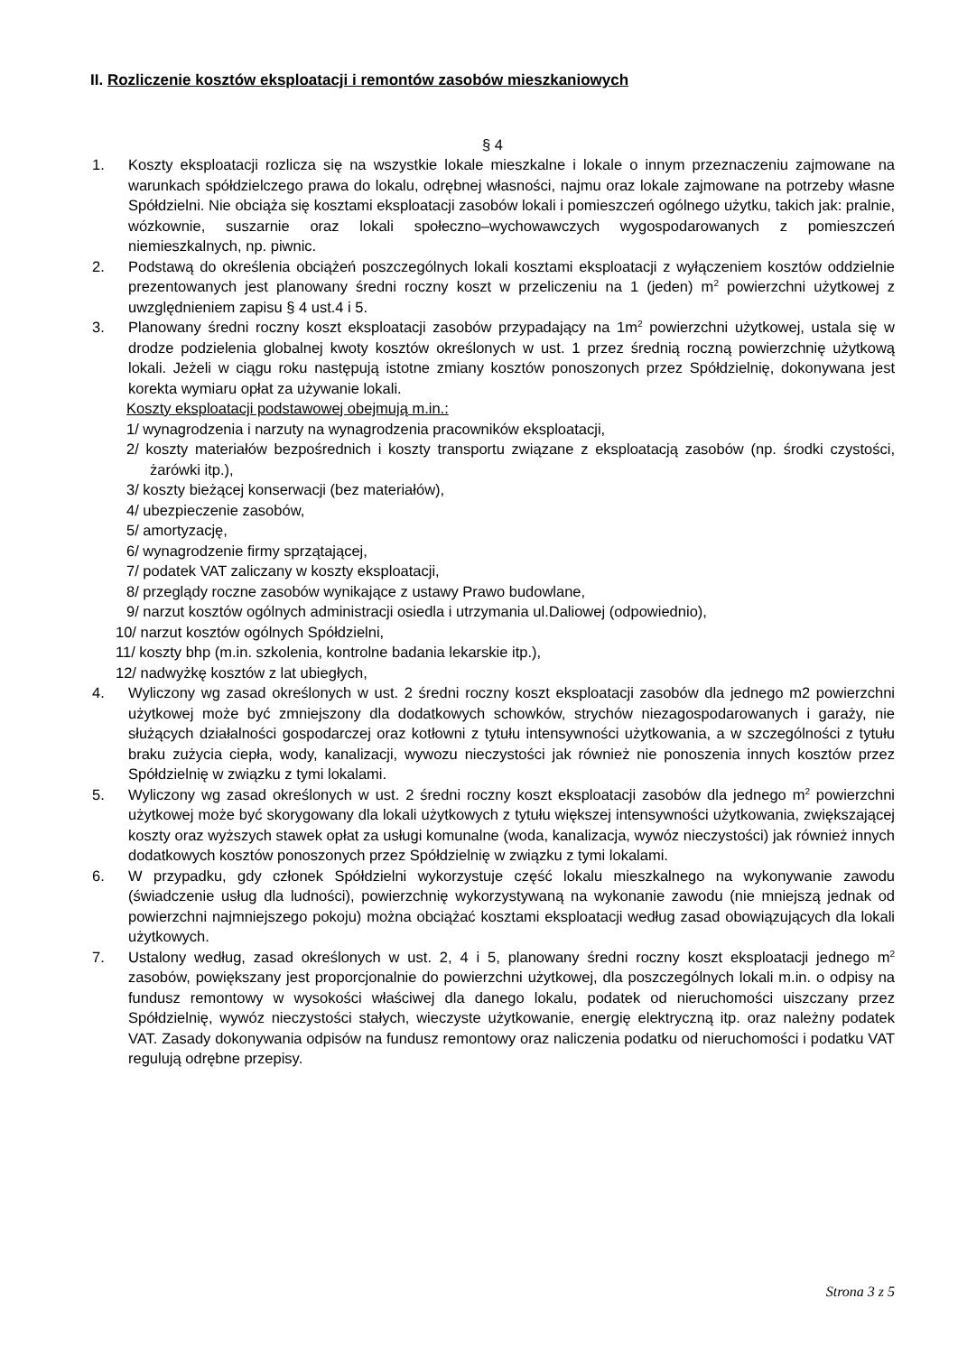II. Rozliczenie kosztów eksploatacji i remontów zasobów mieszkaniowych
§ 4
1. Koszty eksploatacji rozlicza się na wszystkie lokale mieszkalne i lokale o innym przeznaczeniu zajmowane na warunkach spółdzielczego prawa do lokalu, odrębnej własności, najmu oraz lokale zajmowane na potrzeby własne Spółdzielni. Nie obciąża się kosztami eksploatacji zasobów lokali i pomieszczeń ogólnego użytku, takich jak: pralnie, wózkownie, suszarnie oraz lokali społeczno–wychowawczych wygospodarowanych z pomieszczeń niemieszkalnych, np. piwnic.
2. Podstawą do określenia obciążeń poszczególnych lokali kosztami eksploatacji z wyłączeniem kosztów oddzielnie prezentowanych jest planowany średni roczny koszt w przeliczeniu na 1 (jeden) m<sup>2</sup> powierzchni użytkowej z uwzględnieniem zapisu § 4 ust.4 i 5.
3. Planowany średni roczny koszt eksploatacji zasobów przypadający na 1m<sup>2</sup> powierzchni użytkowej, ustala się w drodze podzielenia globalnej kwoty kosztów określonych w ust. 1 przez średnią roczną powierzchnię użytkową lokali. Jeżeli w ciągu roku następują istotne zmiany kosztów ponoszonych przez Spółdzielnię, dokonywana jest korekta wymiaru opłat za używanie lokali.
Koszty eksploatacji podstawowej obejmują m.in.:
1/ wynagrodzenia i narzuty na wynagrodzenia pracowników eksploatacji,
2/ koszty materiałów bezpośrednich i koszty transportu związane z eksploatacją zasobów (np. środki czystości, żarówki itp.),
3/ koszty bieżącej konserwacji (bez materiałów),
4/ ubezpieczenie zasobów,
5/ amortyzację,
6/ wynagrodzenie firmy sprzątającej,
7/ podatek VAT zaliczany w koszty eksploatacji,
8/ przeglądy roczne zasobów wynikające z ustawy Prawo budowlane,
9/ narzut kosztów ogólnych administracji osiedla i utrzymania ul.Daliowej (odpowiednio),
10/ narzut kosztów ogólnych Spółdzielni,
11/ koszty bhp (m.in. szkolenia, kontrolne badania lekarskie itp.),
12/ nadwyżkę kosztów z lat ubiegłych,
4. Wyliczony wg zasad określonych w ust. 2 średni roczny koszt eksploatacji zasobów dla jednego m2 powierzchni użytkowej może być zmniejszony dla dodatkowych schowków, strychów niezagospodarowanych i garaży, nie służących działalności gospodarczej oraz kotłowni z tytułu intensywności użytkowania, a w szczególności z tytułu braku zużycia ciepła, wody, kanalizacji, wywozu nieczystości jak również nie ponoszenia innych kosztów przez Spółdzielnię w związku z tymi lokalami.
5. Wyliczony wg zasad określonych w ust. 2 średni roczny koszt eksploatacji zasobów dla jednego m<sup>2</sup> powierzchni użytkowej może być skorygowany dla lokali użytkowych z tytułu większej intensywności użytkowania, zwiększającej koszty oraz wyższych stawek opłat za usługi komunalne (woda, kanalizacja, wywóz nieczystości) jak również innych dodatkowych kosztów ponoszonych przez Spółdzielnię w związku z tymi lokalami.
6. W przypadku, gdy członek Spółdzielni wykorzystuje część lokalu mieszkalnego na wykonywanie zawodu (świadczenie usług dla ludności), powierzchnię wykorzystywaną na wykonanie zawodu (nie mniejszą jednak od powierzchni najmniejszego pokoju) można obciążać kosztami eksploatacji według zasad obowiązujących dla lokali użytkowych.
7. Ustalony według, zasad określonych w ust. 2, 4 i 5, planowany średni roczny koszt eksploatacji jednego m<sup>2</sup> zasobów, powiększany jest proporcjonalnie do powierzchni użytkowej, dla poszczególnych lokali m.in. o odpisy na fundusz remontowy w wysokości właściwej dla danego lokalu, podatek od nieruchomości uiszczany przez Spółdzielnię, wywóz nieczystości stałych, wieczyste użytkowanie, energię elektryczną itp. oraz należny podatek VAT. Zasady dokonywania odpisów na fundusz remontowy oraz naliczenia podatku od nieruchomości i podatku VAT regulują odrębne przepisy.
Strona 3 z 5